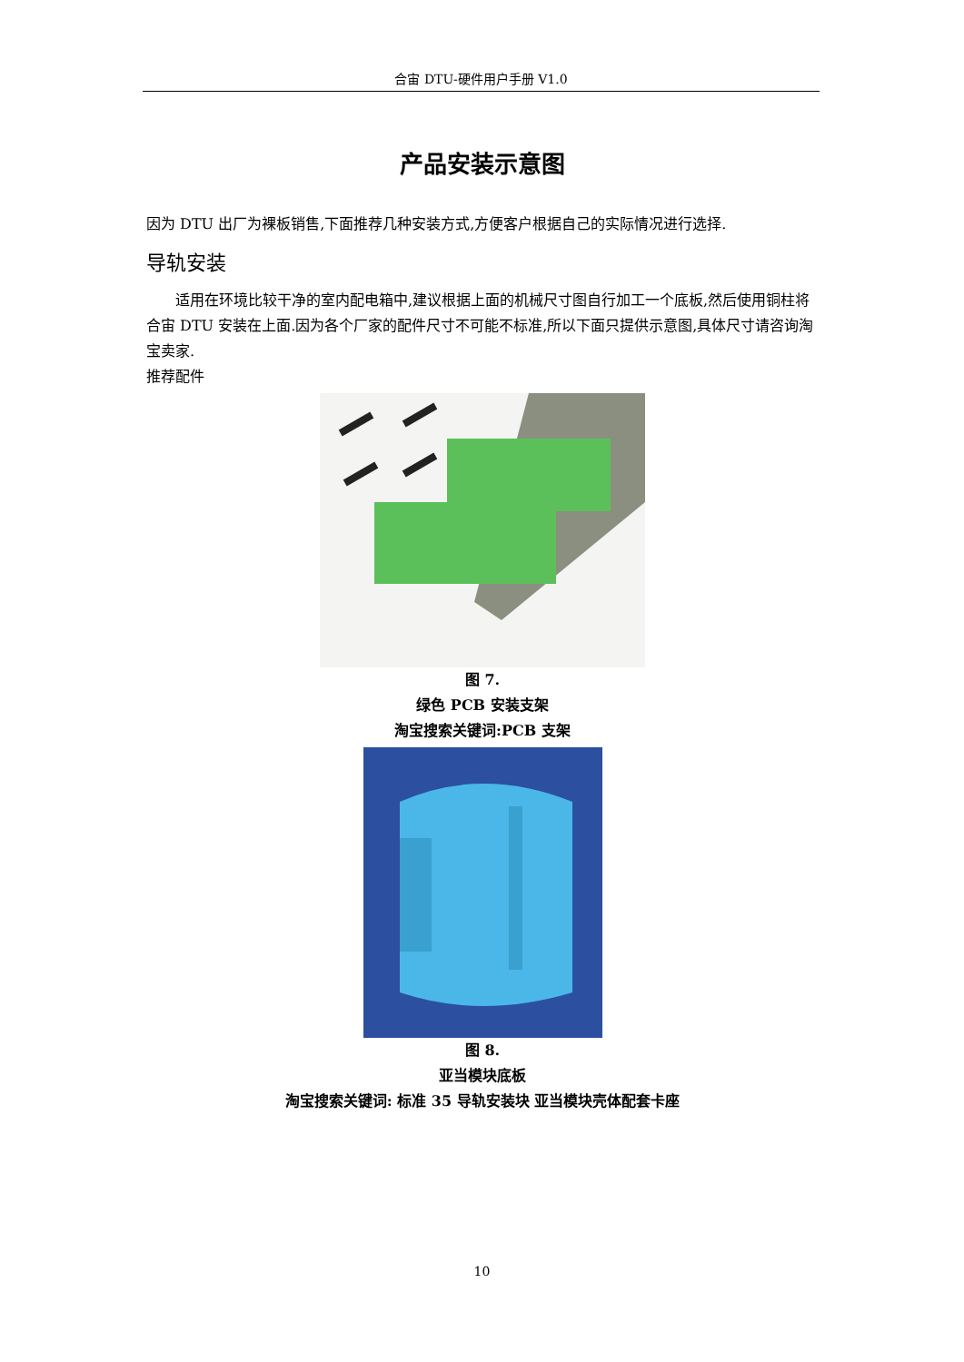合宙 DTU-硬件用户手册 V1.0
产品安装示意图
因为 DTU 出厂为裸板销售,下面推荐几种安装方式,方便客户根据自己的实际情况进行选择.
导轨安装
适用在环境比较干净的室内配电箱中,建议根据上面的机械尺寸图自行加工一个底板,然后使用铜柱将合宙 DTU 安装在上面.因为各个厂家的配件尺寸不可能不标准,所以下面只提供示意图,具体尺寸请咨询淘宝卖家.
推荐配件
图 7.
绿色 PCB 安装支架
淘宝搜索关键词:PCB 支架
图 8.
亚当模块底板
淘宝搜索关键词: 标准 35 导轨安装块 亚当模块壳体配套卡座
10